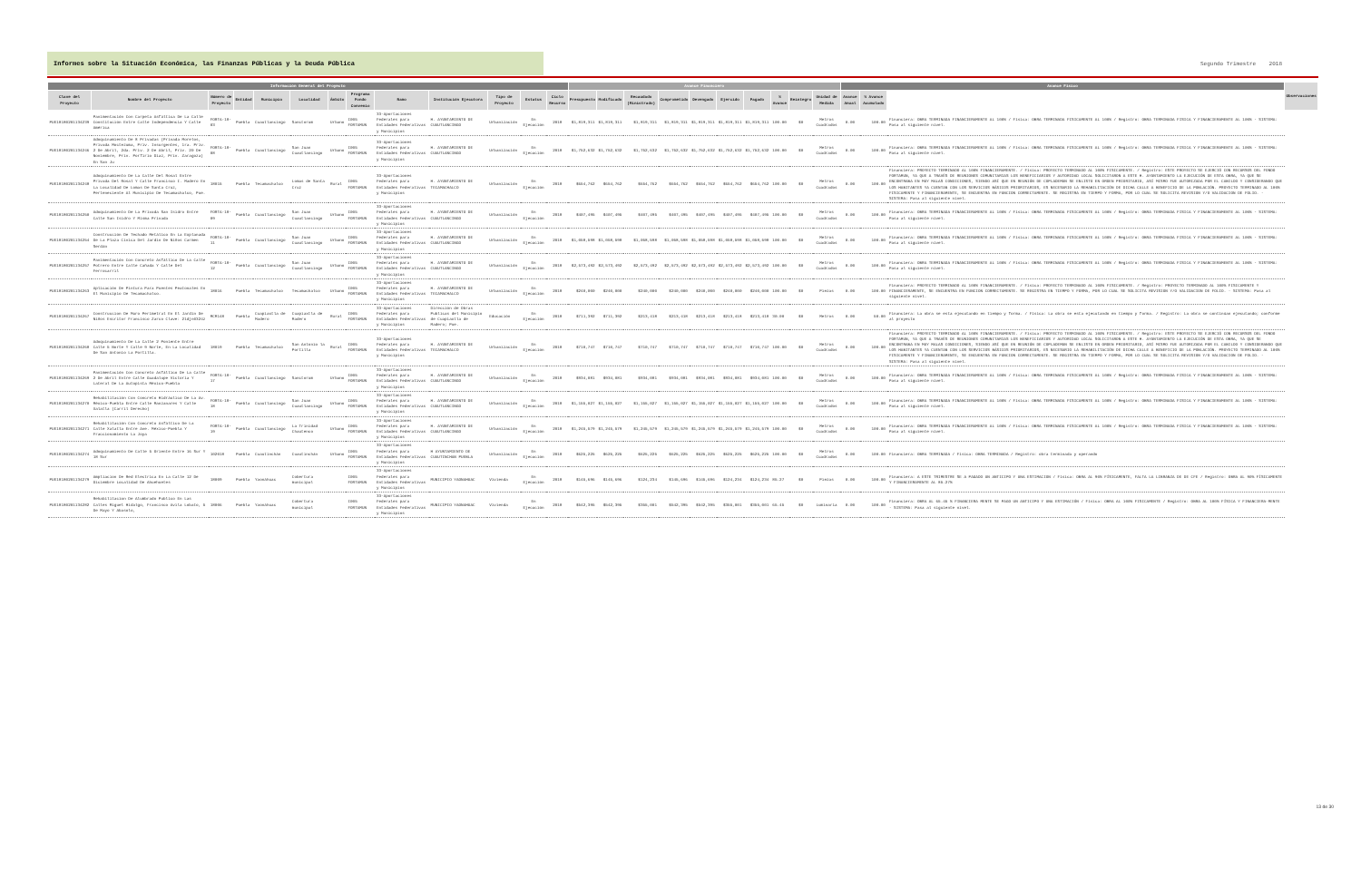Informes sobre la Situación Económica, las Finanzas Públicas y la Deuda Pública
Segundo Trimestre 2018
| Información General del Proyecto | | | | | | | | | | | | | Avance Financiero | | | | | | | | | | Avance Físico | | | Observaciones |
| --- | --- | --- | --- | --- | --- | --- | --- | --- | --- | --- | --- | --- | --- | --- | --- | --- | --- | --- | --- | --- | --- | --- | --- | --- | --- | --- |
| Clave del Proyecto | Nombre del Proyecto | Número de Proyecto | Entidad | Municipio | Localidad | Ámbito | Programa Fondo Convenio | Ramo | Institución Ejecutora | Tipo de Proyecto | Estatus | Ciclo Recurso | Presupuesto | Modificado | Recaudado (Ministrado) | Comprometido | Devengado | Ejercido | Pagado | % Avance | Reintegro | Unidad de Medida | Avance Anual | % Avance Acumulado | | |
| PUE18180201134239 | Pavimentación Con Carpeta Asfáltica De La Calle Constitución Entre Calle Independencia Y Calle América | FORTA-18-03 | Puebla | Cuautlancingo | Sanctorum | Urbano | I005 FORTAMUN | 33-Aportaciones Federales para Entidades Federativas y Municipios | H. AYUNTAMIENTO DE CUAUTLANCINGO | Urbanización | En Ejecución | 2018 | $1,819,311 | $1,819,311 | $1,819,311 | $1,819,311 | $1,819,311 | $1,819,311 | $1,819,311 | 100.00 | $0 | Metros Cuadrados | 0.00 | 100.00 | Financiera: OBRA TERMINADA FINANCIERAMENTE AL 100% / Física: OBRA TERMINADA FISICAMENTE AL 100% / Registro: OBRA TERMINADA FISICA Y FINANCIERAMENTE AL 100% - SISTEMA: Pasa al siguiente nivel. | |
| PUE18180201134246 | Adoquinamiento De 8 Privadas (Privada Morelos, Privada Moctezuma, Priv. Insurgentes, 1ra. Priv. 2 De Abril, 2da. Priv. 2 De Abril, Priv. 20 De Noviembre, Priv. Porfirio Diaz, Priv. Zaragoza) En San Ju | FORTA-18-08 | Puebla | Cuautlancingo | San Juan Cuautlancingo | Urbano | I005 FORTAMUN | 33-Aportaciones Federales para Entidades Federativas y Municipios | H. AYUNTAMIENTO DE CUAUTLANCINGO | Urbanización | En Ejecución | 2018 | $1,752,632 | $1,752,632 | $1,752,632 | $1,752,632 | $1,752,632 | $1,752,632 | $1,752,632 | 100.00 | $0 | Metros Cuadrados | 0.00 | 100.00 | Financiera: OBRA TERMINADA FINANCIERAMENTE AL 100% / Física: OBRA TERMINADA FISICAMENTE AL 100% / Registro: OBRA TERMINADA FISICA Y FINANCIERAMENTE AL 100% - SISTEMA: Pasa al siguiente nivel. | |
| PUE18180201134248 | Adoquinamiento De La Calle Del Rosal Entre Privada Del Rosal Y Calle Francisco I. Madero En La Localidad De Lomas De Santa Cruz, Perteneciente Al Municipio De Tecamachalco, Pue. | 18015 | Puebla | Tecamachalco | Lomas de Santa Cruz | Rural | I005 FORTAMUN | 33-Aportaciones Federales para Entidades Federativas y Municipios | H. AYUNTAMIENTO DE TECAMACHALCO | Urbanización | En Ejecución | 2018 | $654,762 | $654,762 | $654,762 | $654,762 | $654,762 | $654,762 | $654,762 | 100.00 | $0 | Metros Cuadrados | 0.00 | 100.00 | Financiera: PROYECTO TERMINADO AL 100% FINANCIERAMENTE. / Física: PROYECTO TERMINADO AL 100% FISICAMENTE. / Registro: ESTE PROYECTO SE EJERCIÓ CON RECURSOS DEL FONDO FORTAMUN, YA QUE A TRAVÉS DE REUNIONES COMUNITARIAS LOS BENEFICIARIOS Y AUTORIDAD LOCAL SOLICITARON A ESTE H. AYUNTAMIENTO LA EJECUCIÓN DE ESTA OBRA, YA QUE SE ENCONTRABA EN MUY MALAS CONDICIONES, SIENDO ASÍ QUE EN REUNIÓN DE COPLADEMUN SE ENLISTO EN ORDEN PRIORITARIO, ASÍ MISMO FUE AUTORIZADA POR EL CABILDO Y CONSIDERANDO QUE LOS HABITANTES YA CUENTAN CON LOS SERVICIOS BÁSICOS PRIORITARIOS, ES NECESARIO LA REHABILITACIÓN DE DICHA CALLE A BENEFICIO DE LA POBLACIÓN. PROYECTO TERMINADO AL 100% FISICAMENTE Y FINANCIERAMENTE, SE ENCUENTRA EN FUNCION CORRECTAMENTE. SE REGISTRA EN TIEMPO Y FORMA, POR LO CUAL SE SOLICITA REVISION Y/O VALIDACION DE FOLIO. - SISTEMA: Pasa al siguiente nivel. | |
| PUE18180201134250 | Adoquinamiento De La Privada San Isidro Entre Calle San Isidro Y Misma Privada | FORTA-18-09 | Puebla | Cuautlancingo | San Juan Cuautlancingo | Urbano | I005 FORTAMUN | 33-Aportaciones Federales para Entidades Federativas y Municipios | H. AYUNTAMIENTO DE CUAUTLANCINGO | Urbanización | En Ejecución | 2018 | $407,495 | $407,495 | $407,495 | $407,495 | $407,495 | $407,495 | $407,495 | 100.00 | $0 | Metros Cuadrados | 0.00 | 100.00 | Financiera: OBRA TERMINADA FINANCIERAMENTE AL 100% / Física: OBRA TERMINADA FISICAMENTE AL 100% / Registro: OBRA TERMINADA FISICA Y FINANCIERAMENTE AL 100% - SISTEMA: Pasa al siguiente nivel. | |
| PUE18180201134254 | Construcción De Techado Metálico En La Explanada De La Plaza Civica Del Jardin De Niños Carmen Serdán | FORTA-18-11 | Puebla | Cuautlancingo | San Juan Cuautlancingo | Urbano | I005 FORTAMUN | 33-Aportaciones Federales para Entidades Federativas y Municipios | H. AYUNTAMIENTO DE CUAUTLANCINGO | Urbanización | En Ejecución | 2018 | $1,058,598 | $1,058,598 | $1,058,598 | $1,058,598 | $1,058,598 | $1,058,598 | $1,058,598 | 100.00 | $0 | Metros Cuadrados | 0.00 | 100.00 | Financiera: OBRA TERMINADA FINANCIERAMENTE AL 100% / Física: OBRA TERMINADA FISICAMENTE AL 100% / Registro: OBRA TERMINADA FISICA Y FINANCIERAMENTE AL 100% - SISTEMA: Pasa al siguiente nivel. | |
| PUE18180201134257 | Pavimentación Con Concreto Asfáltico De La Calle Potrero Entre Calle Cañada Y Calle Del Ferrocarril | FORTA-18-12 | Puebla | Cuautlancingo | San Juan Cuautlancingo | Urbano | I005 FORTAMUN | 33-Aportaciones Federales para Entidades Federativas y Municipios | H. AYUNTAMIENTO DE CUAUTLANCINGO | Urbanización | En Ejecución | 2018 | $2,573,492 | $2,573,492 | $2,573,492 | $2,573,492 | $2,573,492 | $2,573,492 | $2,573,492 | 100.00 | $0 | Metros Cuadrados | 0.00 | 100.00 | Financiera: OBRA TERMINADA FINANCIERAMENTE AL 100% / Física: OBRA TERMINADA FISICAMENTE AL 100% / Registro: OBRA TERMINADA FISICA Y FINANCIERAMENTE AL 100% - SISTEMA: Pasa al siguiente nivel. | |
| PUE18180201134263 | Aplicación De Pintura Para Puentes Peatonales En El Municipio De Tecamachalco. | 18016 | Puebla | Tecamachalco | Tecamachalco | Urbano | I005 FORTAMUN | 33-Aportaciones Federales para Entidades Federativas y Municipios | H. AYUNTAMIENTO DE TECAMACHALCO | Urbanización | En Ejecución | 2018 | $240,000 | $240,000 | $240,000 | $240,000 | $240,000 | $240,000 | $240,000 | 100.00 | $0 | Piezas | 0.00 | 100.00 | Financiera: PROYECTO TERMINADO AL 100% FINANCIERAMENTE. / Física: PROYECTO TERMINADO AL 100% FISICAMENTE. / Registro: PROYECTO TERMINADO AL 100% FISICAMENTE Y FINANCIERAMENTE, SE ENCUENTRA EN FUNCION CORRECTAMENTE. SE REGISTRA EN TIEMPO Y FORMA, POR LO CUAL SE SOLICITA REVISION Y/O VALIDACION DE FOLIO. - SISTEMA: Pasa al siguiente nivel. | |
| PUE18180201134267 | Construccion De Muro Perimetral En El Jardin De Niños Escritor Francisco Zarco Clave: 21djn0324z | MCM148 | Puebla | Cuapiaxtla de Madero | Cuapiaxtla de Madero | Rural | I005 FORTAMUN | 33-Aportaciones Federales para Entidades Federativas y Municipios | Dirección de Obras Publicas del Municipio de Cuapiaxtla de Madero; Pue. | Educación | En Ejecución | 2018 | $711,392 | $711,392 | $213,418 | $213,418 | $213,418 | $213,418 | $213,418 | 30.00 | $0 | Metros | 0.00 | 50.00 | Financiera: La obra se esta ejecutando en tiempo y forma. / Física: La obra se esta ejecutando en tiempo y forma. / Registro: La obra se continúan ejecutando; conforme al proyecto | |
| PUE18180201134268 | Adoquinamiento De La Calle 2 Poniente Entre Calle 5 Norte Y Calle 9 Norte, En La Localidad De San Antonio La Portilla. | 18019 | Puebla | Tecamachalco | San Antonio la Portilla | Rural | I005 FORTAMUN | 33-Aportaciones Federales para Entidades Federativas y Municipios | H. AYUNTAMIENTO DE TECAMACHALCO | Urbanización | En Ejecución | 2018 | $710,747 | $710,747 | $710,747 | $710,747 | $710,747 | $710,747 | $710,747 | 100.00 | $0 | Metros Cuadrados | 0.00 | 100.00 | Financiera: PROYECTO TERMINADO AL 100% FINANCIERAMENTE. / Física: PROYECTO TERMINADO AL 100% FISICAMENTE. / Registro: ESTE PROYECTO SE EJERCIÓ CON RECURSOS DEL FONDO FORTAMUN, YA QUE A TRAVÉS DE REUNIONES COMUNITARIAS LOS BENEFICIARIOS Y AUTORIDAD LOCAL SOLICITARON A ESTE H. AYUNTAMIENTO LA EJECUCIÓN DE ESTA OBRA, YA QUE SE ENCONTRABA EN MUY MALAS CONDICIONES, SIENDO ASÍ QUE EN REUNIÓN DE COPLADEMUN SE ENLISTO EN ORDEN PRIORITARIO, ASÍ MISMO FUE AUTORIZADA POR EL CABILDO Y CONSIDERANDO QUE LOS HABITANTES YA CUENTAN CON LOS SERVICIOS BÁSICOS PRIORITARIOS, ES NECESARIO LA REHABILITACIÓN DE DICHA CALLE A BENEFICIO DE LA POBLACIÓN. PROYECTO TERMINADO AL 100% FISICAMENTE Y FINANCIERAMENTE, SE ENCUENTRA EN FUNCION CORRECTAMENTE. SE REGISTRA EN TIEMPO Y FORMA, POR LO CUAL SE SOLICITA REVISION Y/O VALIDACION DE FOLIO. - SISTEMA: Pasa al siguiente nivel. | |
| PUE18180201134269 | Pavimentación Con Concreto Asfáltico De La Calle 2 De Abril Entre Calle Guadalupe Victoria Y Lateral De La Autopista México-Puebla | FORTA-18-17 | Puebla | Cuautlancingo | Sanctorum | Urbano | I005 FORTAMUN | 33-Aportaciones Federales para Entidades Federativas y Municipios | H. AYUNTAMIENTO DE CUAUTLANCINGO | Urbanización | En Ejecución | 2018 | $934,081 | $934,081 | $934,081 | $934,081 | $934,081 | $934,081 | $934,081 | 100.00 | $0 | Metros Cuadrados | 0.00 | 100.00 | Financiera: OBRA TERMINADA FINANCIERAMENTE AL 100% / Física: OBRA TERMINADA FISICAMENTE AL 100% / Registro: OBRA TERMINADA FISICA Y FINANCIERAMENTE AL 100% - SISTEMA: Pasa al siguiente nivel. | |
| PUE18180201134270 | Rehabilitación Con Concreto Hidráulico De La Av. México-Puebla Entre Calle Manzanares Y Calle Xalatla (Carril Derecho) | FORTA-18-18 | Puebla | Cuautlancingo | San Juan Cuautlancingo | Urbano | I005 FORTAMUN | 33-Aportaciones Federales para Entidades Federativas y Municipios | H. AYUNTAMIENTO DE CUAUTLANCINGO | Urbanización | En Ejecución | 2018 | $1,155,027 | $1,155,027 | $1,155,027 | $1,155,027 | $1,155,027 | $1,155,027 | $1,155,027 | 100.00 | $0 | Metros Cuadrados | 0.00 | 100.00 | Financiera: OBRA TERMINADA FINANCIERAMENTE AL 100% / Física: OBRA TERMINADA FISICAMENTE AL 100% / Registro: OBRA TERMINADA FISICA Y FINANCIERAMENTE AL 100% - SISTEMA: Pasa al siguiente nivel. | |
| PUE18180201134271 | Rehabilitación Con Concreto Asfáltico De La Calle Xalatla Entre Ave. México-Puebla Y Fraccionamiento La Joya | FORTA-18-19 | Puebla | Cuautlancingo | La Trinidad Chautenco | Urbano | I005 FORTAMUN | 33-Aportaciones Federales para Entidades Federativas y Municipios | H. AYUNTAMIENTO DE CUAUTLANCINGO | Urbanización | En Ejecución | 2018 | $1,245,579 | $1,245,579 | $1,245,579 | $1,245,579 | $1,245,579 | $1,245,579 | $1,245,579 | 100.00 | $0 | Metros Cuadrados | 0.00 | 100.00 | Financiera: OBRA TERMINADA FINANCIERAMENTE AL 100% / Física: OBRA TERMINADA FISICAMENTE AL 100% / Registro: OBRA TERMINADA FISICA Y FINANCIERAMENTE AL 100% - SISTEMA: Pasa al siguiente nivel. | |
| PUE18180201134274 | Adoquinamiento De Calle 5 Oriente Entre 16 Sur Y 18 Sur | 102018 | Puebla | Cuautinchán | Cuautinchán | Urbano | I005 FORTAMUN | 33-Aportaciones Federales para Entidades Federativas y Municipios | H AYUNTAMIENTO DE CUAUTINCHAN PUEBLA | Urbanización | En Ejecución | 2018 | $625,225 | $625,225 | $625,225 | $625,225 | $625,225 | $625,225 | $625,225 | 100.00 | $0 | Metros Cuadrados | 0.00 | 100.00 | Financiera: OBRA TERMINADA / Física: OBRA TERMINADA / Registro: obra terminada y operando | |
| PUE18180201134279 | Ampliacion De Red Electrica En La Calle 12 De Diciembre Localidad De Ahuehuetes | 18009 | Puebla | Yaonáhuac | Cobertura municipal | | I005 FORTAMUN | 33-Aportaciones Federales para Entidades Federativas y Municipios | MUNICIPIO YAONAHUAC | Vivienda | En Ejecución | 2018 | $145,696 | $145,696 | $124,234 | $145,696 | $145,696 | $124,234 | $124,234 | 85.27 | $0 | Piezas | 0.00 | 100.00 | Financiera: A ESTE TRIMESTRE SE A PAGADO UN ANTICIPO Y UNA ESTIMACION / Física: OBRA AL 90% FÍSICAMENTE, FALTA LA LIBRANZA DE DE CFE / Registro: OBRA AL 90% FÍSICAMENTE Y FINANCIERAMENTE AL 85.27% | |
| PUE18180201134282 | Rehabilitacion De Alumbrado Publico En Las Calles Miguel Hidalgo, Francisco Avila Lobato, 5 De Mayo Y Abasolo, | 18006 | Puebla | Yaonáhuac | Cobertura municipal | | I005 FORTAMUN | 33-Aportaciones Federales para Entidades Federativas y Municipios | MUNICIPIO YAONAHUAC | Vivienda | En Ejecución | 2018 | $542,395 | $542,395 | $355,001 | $542,395 | $542,395 | $355,001 | $355,001 | 65.45 | $0 | Luminaria | 0.00 | 100.00 | Financiera: OBRA AL 65.45 % FINANCIERA MENTE SE PAGO UN ANTICIPO Y UNA ESTIMACIÓN / Física: OBRA AL 100% FISICAMENTE / Registro: OBRA AL 100% FÍSICA Y FINANCIERA-MENTE - SISTEMA: Pasa al siguiente nivel. | |
13 de 30